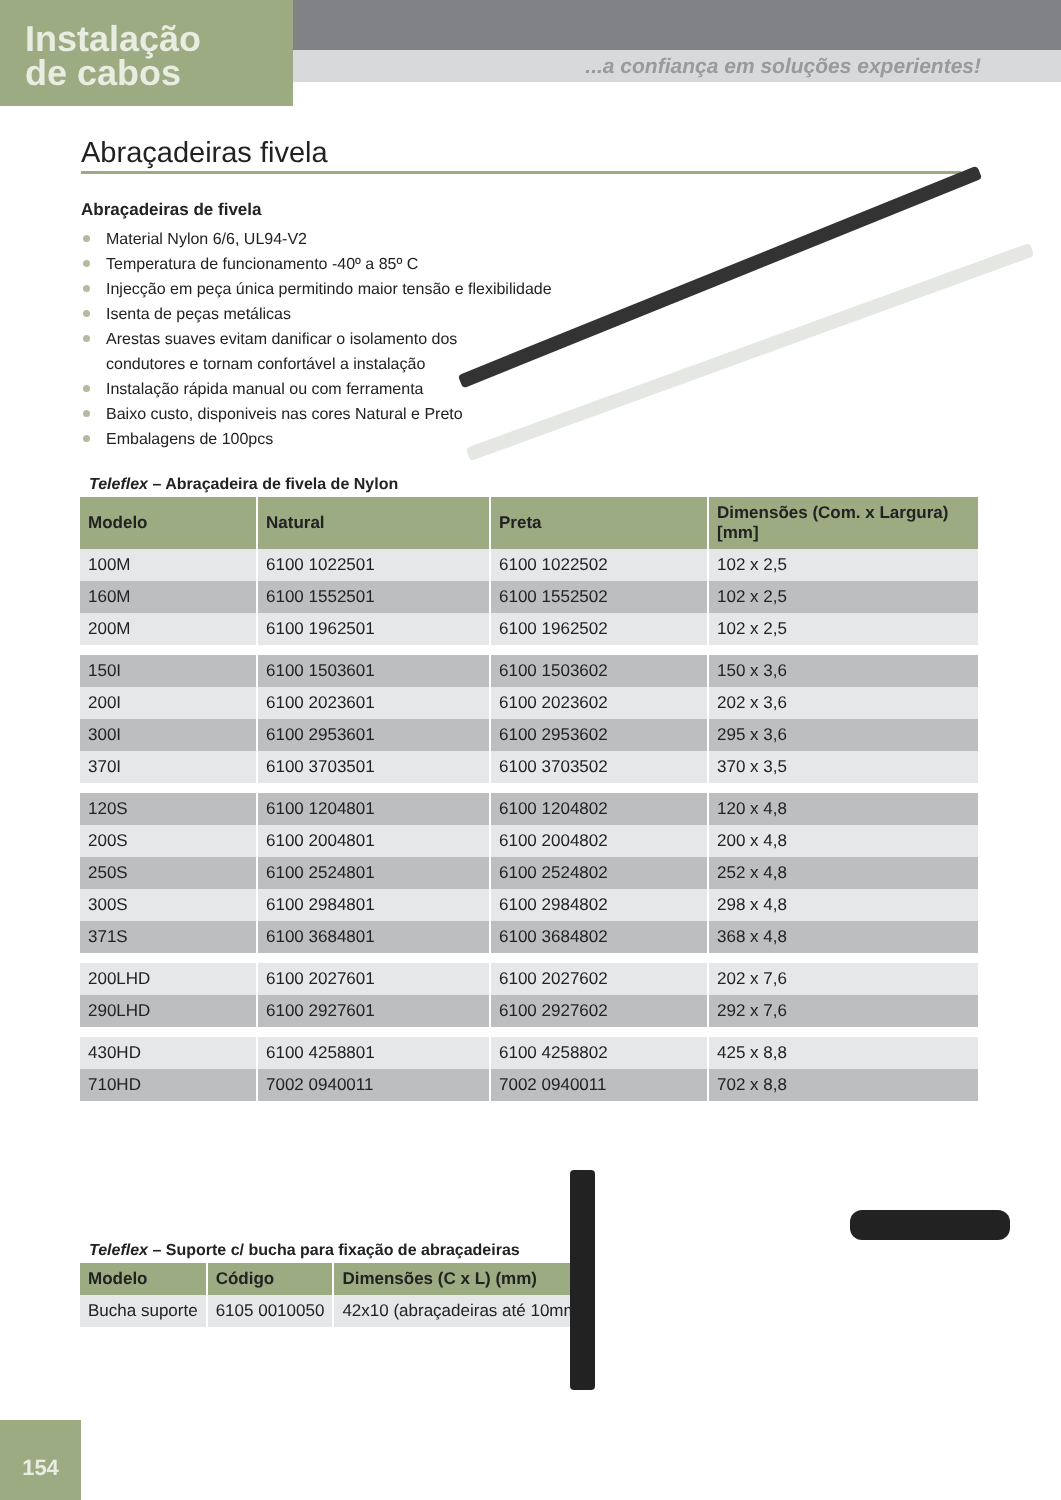Instalação
de cabos
...a confiança em soluções experientes!
Abraçadeiras fivela
Abraçadeiras de fivela
Material Nylon 6/6, UL94-V2
Temperatura de funcionamento -40º a 85º C
Injecção em peça única permitindo maior tensão e flexibilidade
Isenta de peças metálicas
Arestas suaves evitam danificar o isolamento dos condutores e tornam confortável a instalação
Instalação rápida manual ou com ferramenta
Baixo custo, disponiveis nas cores Natural e Preto
Embalagens de 100pcs
Teleflex – Abraçadeira de fivela de Nylon
| Modelo | Natural | Preta | Dimensões (Com. x Largura) [mm] |
| --- | --- | --- | --- |
| 100M | 6100 1022501 | 6100 1022502 | 102 x 2,5 |
| 160M | 6100 1552501 | 6100 1552502 | 102 x 2,5 |
| 200M | 6100 1962501 | 6100 1962502 | 102 x 2,5 |
| 150I | 6100 1503601 | 6100 1503602 | 150 x 3,6 |
| 200I | 6100 2023601 | 6100 2023602 | 202 x 3,6 |
| 300I | 6100 2953601 | 6100 2953602 | 295 x 3,6 |
| 370I | 6100 3703501 | 6100 3703502 | 370 x 3,5 |
| 120S | 6100 1204801 | 6100 1204802 | 120 x 4,8 |
| 200S | 6100 2004801 | 6100 2004802 | 200 x 4,8 |
| 250S | 6100 2524801 | 6100 2524802 | 252 x 4,8 |
| 300S | 6100 2984801 | 6100 2984802 | 298 x 4,8 |
| 371S | 6100 3684801 | 6100 3684802 | 368 x 4,8 |
| 200LHD | 6100 2027601 | 6100 2027602 | 202 x 7,6 |
| 290LHD | 6100 2927601 | 6100 2927602 | 292 x 7,6 |
| 430HD | 6100 4258801 | 6100 4258802 | 425 x 8,8 |
| 710HD | 7002 0940011 | 7002 0940011 | 702 x 8,8 |
Teleflex – Suporte c/ bucha para fixação de abraçadeiras
| Modelo | Código | Dimensões (C x L) (mm) |
| --- | --- | --- |
| Bucha suporte | 6105 0010050 | 42x10 (abraçadeiras até 10mm) |
154